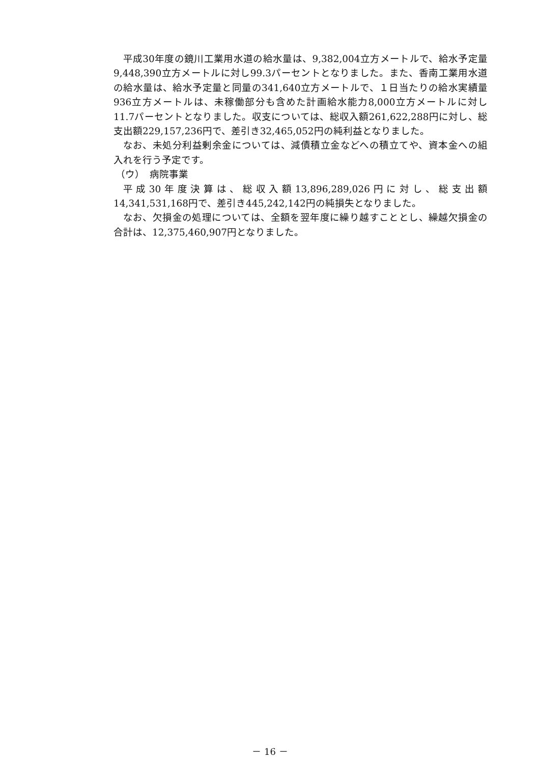平成30年度の鏡川工業用水道の給水量は、9,382,004立方メートルで、給水予定量9,448,390立方メートルに対し99.3パーセントとなりました。また、香南工業用水道の給水量は、給水予定量と同量の341,640立方メートルで、１日当たりの給水実績量936立方メートルは、未稼働部分も含めた計画給水能力8,000立方メートルに対し11.7パーセントとなりました。収支については、総収入額261,622,288円に対し、総支出額229,157,236円で、差引き32,465,052円の純利益となりました。
なお、未処分利益剰余金については、減債積立金などへの積立てや、資本金への組入れを行う予定です。
（ウ）　病院事業
平成30年度決算は、総収入額13,896,289,026円に対し、総支出額14,341,531,168円で、差引き445,242,142円の純損失となりました。
なお、欠損金の処理については、全額を翌年度に繰り越すこととし、繰越欠損金の合計は、12,375,460,907円となりました。
－ 16 －